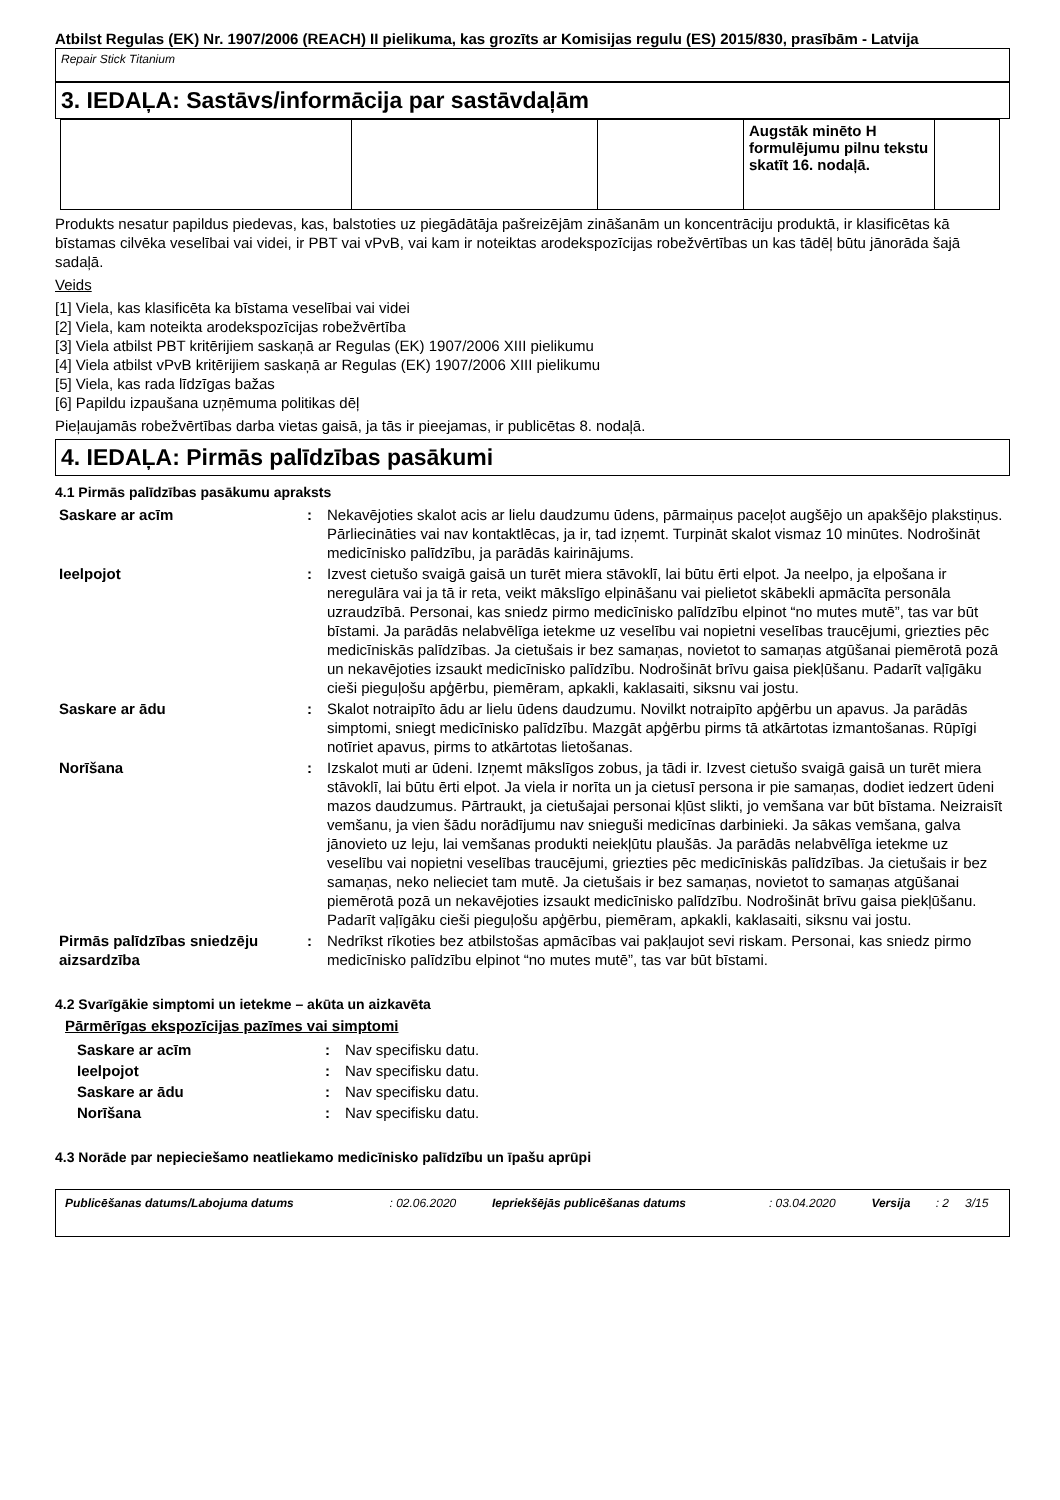Atbilst Regulas (EK) Nr. 1907/2006 (REACH) II pielikuma, kas grozīts ar Komisijas regulu (ES) 2015/830, prasībām - Latvija
Repair Stick Titanium
3. IEDAĻA: Sastāvs/informācija par sastāvdaļām
| | | | Augstāk minēto H formulējumu pilnu tekstu skatīt 16. nodaļā. | |
Produkts nesatur papildus piedevas, kas, balstoties uz piegādātāja pašreizējām zināšanām un koncentrāciju produktā, ir klasificētas kā bīstamas cilvēka veselībai vai videi, ir PBT vai vPvB, vai kam ir noteiktas arodekspozīcijas robežvērtības un kas tādēļ būtu jānorāda šajā sadaļā.
Veids
[1] Viela, kas klasificēta ka bīstama veselībai vai videi
[2] Viela, kam noteikta arodekspozīcijas robežvērtība
[3] Viela atbilst PBT kritērijiem saskaņā ar Regulas (EK) 1907/2006 XIII pielikumu
[4] Viela atbilst vPvB kritērijiem saskaņā ar Regulas (EK) 1907/2006 XIII pielikumu
[5] Viela, kas rada līdzīgas bažas
[6] Papildu izpaušana uzņēmuma politikas dēļ
Pieļaujamās robežvērtības darba vietas gaisā, ja tās ir pieejamas, ir publicētas 8. nodaļā.
4. IEDAĻA: Pirmās palīdzības pasākumi
4.1 Pirmās palīdzības pasākumu apraksts
| Saskare ar acīm | : | Nekavējoties skalot acis ar lielu daudzumu ūdens, pārmaiņus paceļot augšējo un apakšējo plakstiņus. Pārliecināties vai nav kontaktlēcas, ja ir, tad izņemt. Turpināt skalot vismaz 10 minūtes. Nodrošināt medicīnisko palīdzību, ja parādās kairinājums. |
| Ieelpojot | : | Izvest cietušo svaigā gaisā un turēt miera stāvoklī, lai būtu ērti elpot. Ja neelpo, ja elpošana ir neregulāra vai ja tā ir reta, veikt mākslīgo elpināšanu vai pielietot skābekli apmācīta personāla uzraudzībā. Personai, kas sniedz pirmo medicīnisko palīdzību elpinot “no mutes mutē”, tas var būt bīstami. Ja parādās nelabvēlīga ietekme uz veselību vai nopietni veselības traucējumi, griezties pēc medicīniskās palīdzības. Ja cietušais ir bez samaņas, novietot to samaņas atgūšanai piemērotā pozā un nekavējoties izsaukt medicīnisko palīdzību. Nodrošināt brīvu gaisa piekļūšanu. Padarīt vaļīgāku cieši pieguļošu apģērbu, piemēram, apkakli, kaklasaiti, siksnu vai jostu. |
| Saskare ar ādu | : | Skalot notraipīto ādu ar lielu ūdens daudzumu. Novilkt notraipīto apģērbu un apavus. Ja parādās simptomi, sniegt medicīnisko palīdzību. Mazgāt apģērbu pirms tā atkārtotas izmantošanas. Rūpīgi notīriet apavus, pirms to atkārtotas lietošanas. |
| Norīšana | : | Izskalot muti ar ūdeni. Izņemt mākslīgos zobus, ja tādi ir. Izvest cietušo svaigā gaisā un turēt miera stāvoklī, lai būtu ērti elpot. Ja viela ir norīta un ja cietusī persona ir pie samaņas, dodiet iedzert ūdeni mazos daudzumus. Pārtraukt, ja cietušajai personai kļūst slikti, jo vemšana var būt bīstama. Neizraisīt vemšanu, ja vien šādu norādījumu nav snieguši medicīnas darbinieki. Ja sākas vemšana, galva jānovieto uz leju, lai vemšanas produkti neiekļūtu plaušās. Ja parādās nelabvēlīga ietekme uz veselību vai nopietni veselības traucējumi, griezties pēc medicīniskās palīdzības. Ja cietušais ir bez samaņas, neko nelieciet tam mutē. Ja cietušais ir bez samaņas, novietot to samaņas atgūšanai piemērotā pozā un nekavējoties izsaukt medicīnisko palīdzību. Nodrošināt brīvu gaisa piekļūšanu. Padarīt vaļīgāku cieši pieguļošu apģērbu, piemēram, apkakli, kaklasaiti, siksnu vai jostu. |
| Pirmās palīdzības sniedzēju aizsardzība | : | Nedrīkst rīkoties bez atbilstošas apmācības vai pakļaujot sevi riskam. Personai, kas sniedz pirmo medicīnisko palīdzību elpinot “no mutes mutē”, tas var būt bīstami. |
4.2 Svarīgākie simptomi un ietekme – akūta un aizkavēta
Pārmērīgas ekspozīcijas pazīmes vai simptomi
| Saskare ar acīm | : | Nav specifisku datu. |
| Ieelpojot | : | Nav specifisku datu. |
| Saskare ar ādu | : | Nav specifisku datu. |
| Norīšana | : | Nav specifisku datu. |
4.3 Norāde par nepieciešamo neatliekamo medicīnisko palīdzību un īpašu aprūpi
| Publicēšanas datums/Labojuma datums | : 02.06.2020 | Iepriekšējās publicēšanas datums | : 03.04.2020 | Versija | : 2 | 3/15 |